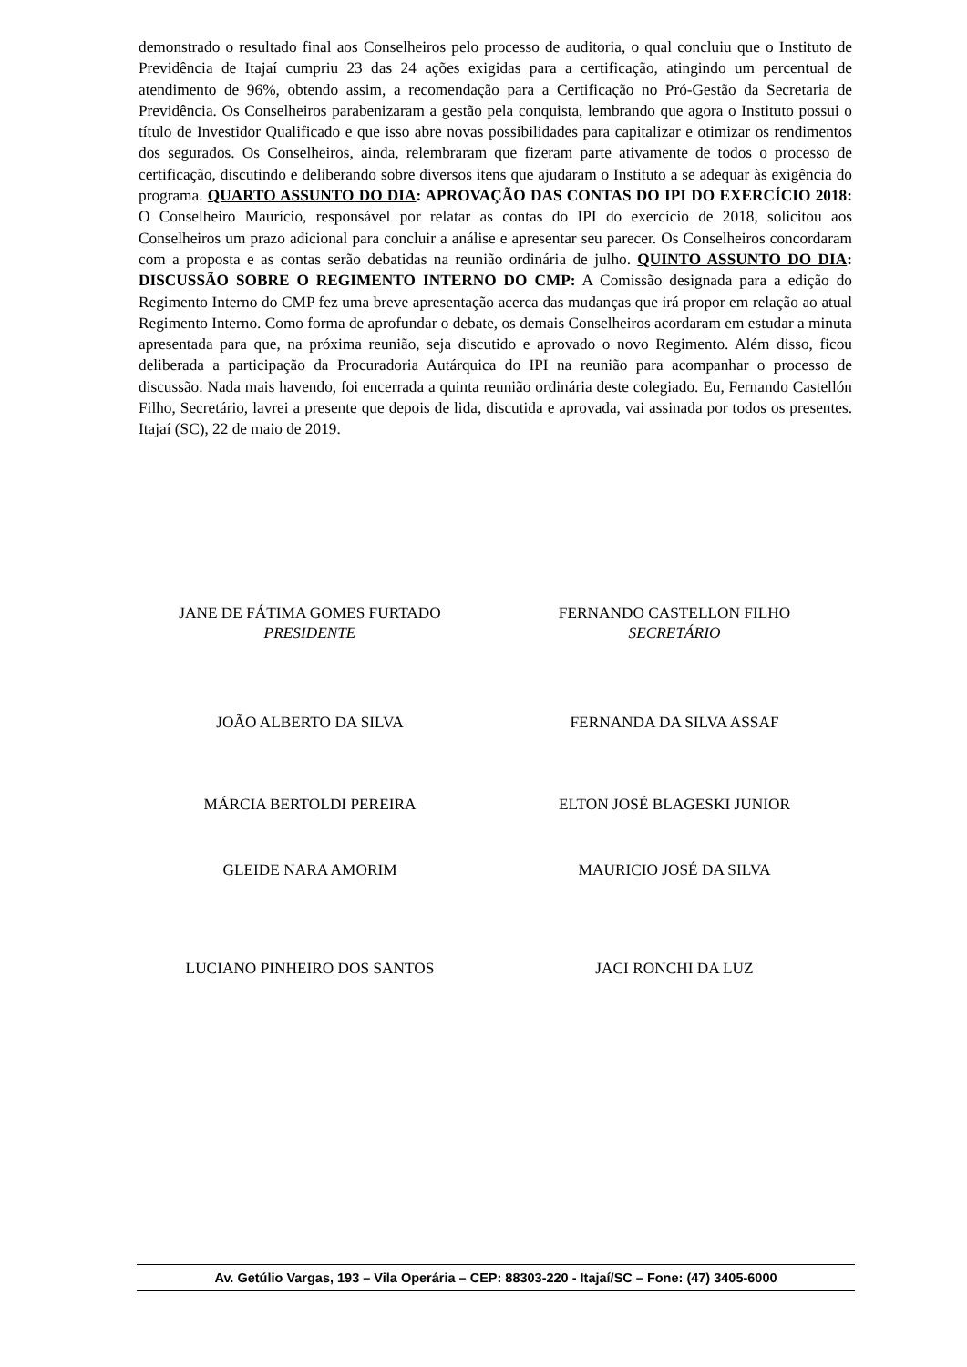demonstrado o resultado final aos Conselheiros pelo processo de auditoria, o qual concluiu que o Instituto de Previdência de Itajaí cumpriu 23 das 24 ações exigidas para a certificação, atingindo um percentual de atendimento de 96%, obtendo assim, a recomendação para a Certificação no Pró-Gestão da Secretaria de Previdência. Os Conselheiros parabenizaram a gestão pela conquista, lembrando que agora o Instituto possui o título de Investidor Qualificado e que isso abre novas possibilidades para capitalizar e otimizar os rendimentos dos segurados. Os Conselheiros, ainda, relembraram que fizeram parte ativamente de todos o processo de certificação, discutindo e deliberando sobre diversos itens que ajudaram o Instituto a se adequar às exigência do programa. QUARTO ASSUNTO DO DIA: APROVAÇÃO DAS CONTAS DO IPI DO EXERCÍCIO 2018: O Conselheiro Maurício, responsável por relatar as contas do IPI do exercício de 2018, solicitou aos Conselheiros um prazo adicional para concluir a análise e apresentar seu parecer. Os Conselheiros concordaram com a proposta e as contas serão debatidas na reunião ordinária de julho. QUINTO ASSUNTO DO DIA: DISCUSSÃO SOBRE O REGIMENTO INTERNO DO CMP: A Comissão designada para a edição do Regimento Interno do CMP fez uma breve apresentação acerca das mudanças que irá propor em relação ao atual Regimento Interno. Como forma de aprofundar o debate, os demais Conselheiros acordaram em estudar a minuta apresentada para que, na próxima reunião, seja discutido e aprovado o novo Regimento. Além disso, ficou deliberada a participação da Procuradoria Autárquica do IPI na reunião para acompanhar o processo de discussão. Nada mais havendo, foi encerrada a quinta reunião ordinária deste colegiado. Eu, Fernando Castellón Filho, Secretário, lavrei a presente que depois de lida, discutida e aprovada, vai assinada por todos os presentes. Itajaí (SC), 22 de maio de 2019.
JANE DE FÁTIMA GOMES FURTADO
PRESIDENTE
FERNANDO CASTELLON FILHO
SECRETÁRIO
JOÃO ALBERTO DA SILVA FERNANDA DA SILVA ASSAF
MÁRCIA BERTOLDI PEREIRA ELTON JOSÉ BLAGESKI JUNIOR
GLEIDE NARA AMORIM MAURICIO JOSÉ DA SILVA
LUCIANO PINHEIRO DOS SANTOS JACI RONCHI DA LUZ
Av. Getúlio Vargas, 193 – Vila Operária – CEP: 88303-220 - Itajaí/SC – Fone: (47) 3405-6000